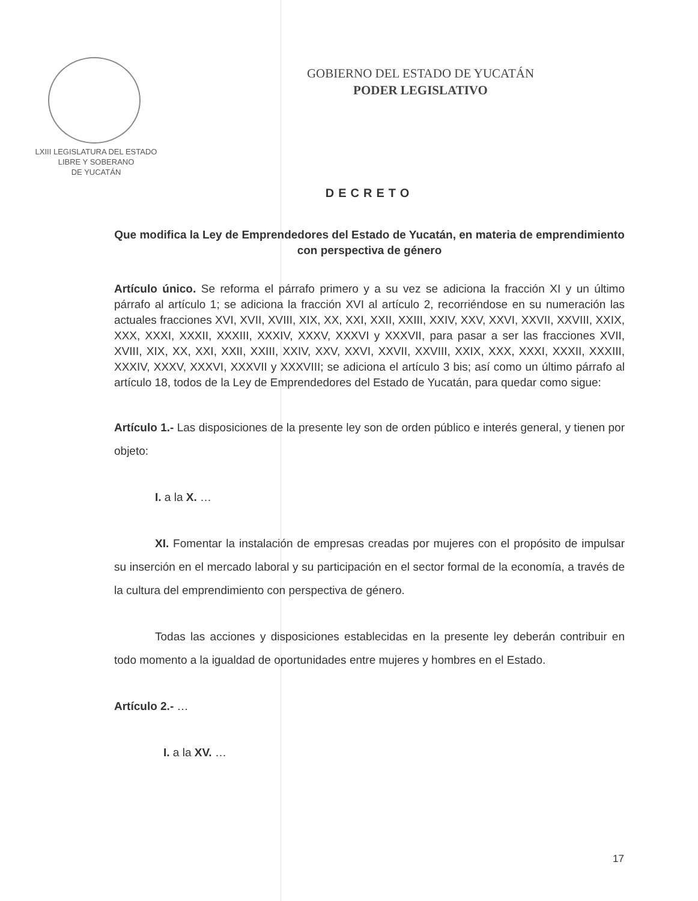LXIII LEGISLATURA DEL ESTADO
LIBRE Y SOBERANO
DE YUCATÁN
GOBIERNO DEL ESTADO DE YUCATÁN
PODER LEGISLATIVO
DECRETO
Que modifica la Ley de Emprendedores del Estado de Yucatán, en materia de emprendimiento con perspectiva de género
Artículo único. Se reforma el párrafo primero y a su vez se adiciona la fracción XI y un último párrafo al artículo 1; se adiciona la fracción XVI al artículo 2, recorriéndose en su numeración las actuales fracciones XVI, XVII, XVIII, XIX, XX, XXI, XXII, XXIII, XXIV, XXV, XXVI, XXVII, XXVIII, XXIX, XXX, XXXI, XXXII, XXXIII, XXXIV, XXXV, XXXVI y XXXVII, para pasar a ser las fracciones XVII, XVIII, XIX, XX, XXI, XXII, XXIII, XXIV, XXV, XXVI, XXVII, XXVIII, XXIX, XXX, XXXI, XXXII, XXXIII, XXXIV, XXXV, XXXVI, XXXVII y XXXVIII; se adiciona el artículo 3 bis; así como un último párrafo al artículo 18, todos de la Ley de Emprendedores del Estado de Yucatán, para quedar como sigue:
Artículo 1.- Las disposiciones de la presente ley son de orden público e interés general, y tienen por objeto:
I. a la X. …
XI. Fomentar la instalación de empresas creadas por mujeres con el propósito de impulsar su inserción en el mercado laboral y su participación en el sector formal de la economía, a través de la cultura del emprendimiento con perspectiva de género.
Todas las acciones y disposiciones establecidas en la presente ley deberán contribuir en todo momento a la igualdad de oportunidades entre mujeres y hombres en el Estado.
Artículo 2.- …
I. a la XV. …
17